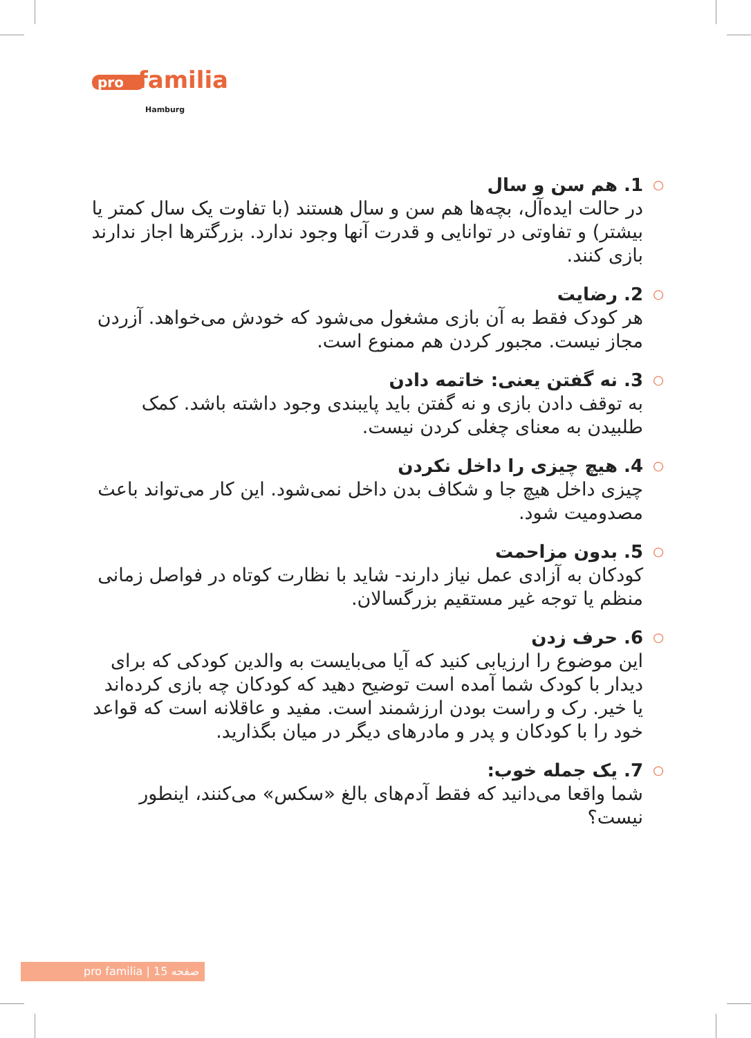pro familia
Hamburg
○ 1. هم سن و سال
در حالت ایده‌آل، بچه‌ها هم سن و سال هستند (با تفاوت یک سال کمتر یا بیشتر) و تفاوتی در توانایی و قدرت آنها وجود ندارد. بزرگترها اجاز ندارند بازی کنند.
○ 2. رضایت
هر کودک فقط به آن بازی مشغول می‌شود که خودش می‌خواهد. آزردن مجاز نیست. مجبور کردن هم ممنوع است.
○ 3. نه گفتن یعنی: خاتمه دادن
به توقف دادن بازی و نه گفتن باید پایبندی وجود داشته باشد. کمک طلبیدن به معنای چغلی کردن نیست.
○ 4. هیچ چیزی را داخل نکردن
چیزی داخل هیچ جا و شکاف بدن داخل نمی‌شود. این کار می‌تواند باعث مصدومیت شود.
○ 5. بدون مزاحمت
کودکان به آزادی عمل نیاز دارند- شاید با نظارت کوتاه در فواصل زمانی منظم یا توجه غیر مستقیم بزرگسالان.
○ 6. حرف زدن
این موضوع را ارزیابی کنید که آیا می‌بایست به والدین کودکی که برای دیدار با کودک شما آمده است توضیح دهید که کودکان چه بازی کرده‌اند یا خیر. رک و راست بودن ارزشمند است. مفید و عاقلانه است که قواعد خود را با کودکان و پدر و مادرهای دیگر در میان بگذارید.
○ 7. یک جمله خوب:
شما واقعا می‌دانید که فقط آدم‌های بالغ «سکس» می‌کنند، اینطور نیست؟
pro familia | صفحه 15